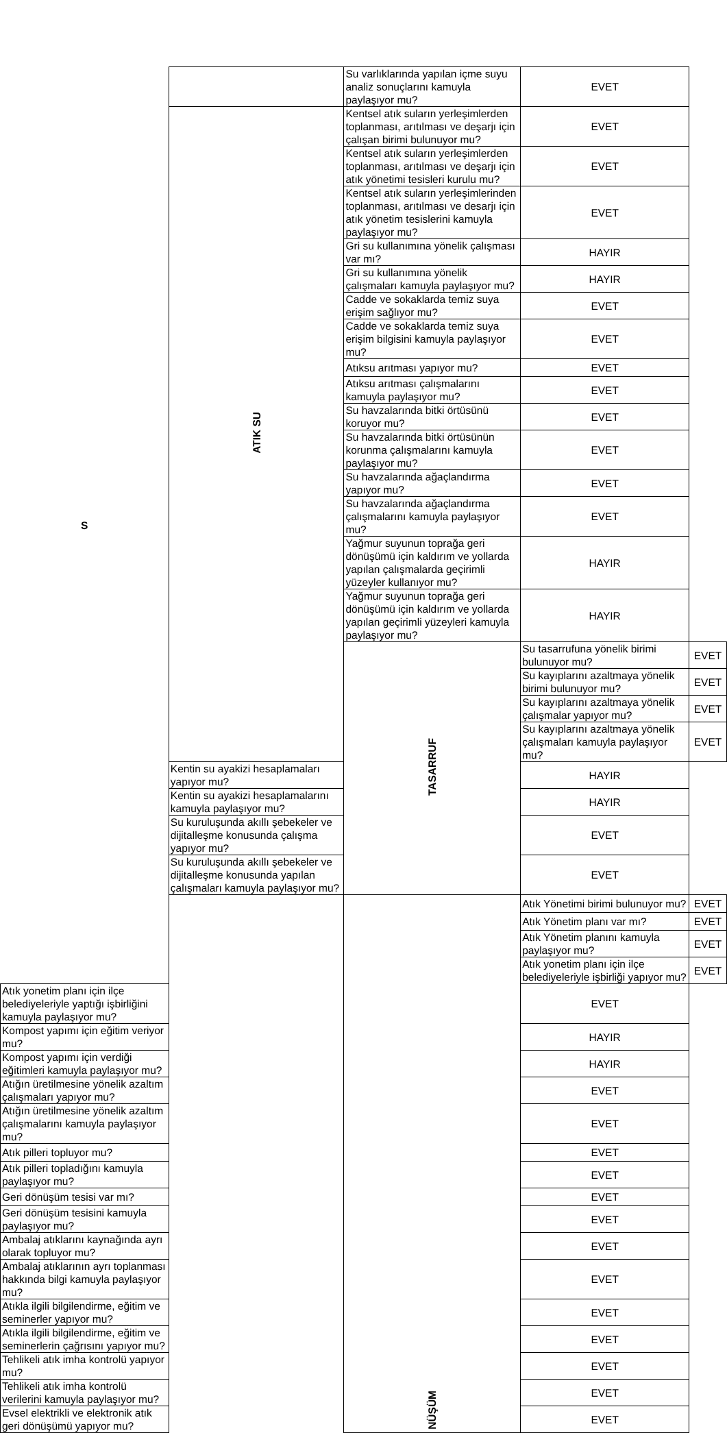| S | | Su varlıklarında yapılan içme suyu analiz sonuçlarını kamuyla paylaşıyor mu? | EVET | |
| | ATIK SU | Kentsel atık suların yerleşimlerden toplanması, arıtılması ve deşarjı için çalışan birimi bulunuyor mu? | EVET | |
| | | Kentsel atık suların yerleşimlerden toplanması, arıtılması ve deşarjı için atık yönetimi tesisleri kurulu mu? | EVET | |
| | | Kentsel atık suların yerleşimlerinden toplanması, arıtılması ve desarjı için atık yönetim tesislerini kamuyla paylaşıyor mu? | EVET | |
| | | Gri su kullanımına yönelik çalışması var mı? | HAYIR | |
| | | Gri su kullanımına yönelik çalışmaları kamuyla paylaşıyor mu? | HAYIR | |
| | | Cadde ve sokaklarda temiz suya erişim sağlıyor mu? | EVET | |
| | | Cadde ve sokaklarda temiz suya erişim bilgisini kamuyla paylaşıyor mu? | EVET | |
| | | Atıksu arıtması yapıyor mu? | EVET | |
| | | Atıksu arıtması çalışmalarını kamuyla paylaşıyor mu? | EVET | |
| | | Su havzalarında bitki örtüsünü koruyor mu? | EVET | |
| | | Su havzalarında bitki örtüsünün korunma çalışmalarını kamuyla paylaşıyor mu? | EVET | |
| | | Su havzalarında ağaçlandırma yapıyor mu? | EVET | |
| | | Su havzalarında ağaçlandırma çalışmalarını kamuyla paylaşıyor mu? | EVET | |
| | | Yağmur suyunun toprağa geri dönüşümü için kaldırım ve yollarda yapılan çalışmalarda geçirimli yüzeyler kullanıyor mu? | HAYIR | |
| | | Yağmur suyunun toprağa geri dönüşümü için kaldırım ve yollarda yapılan geçirimli yüzeyleri kamuyla paylaşıyor mu? | HAYIR | |
| | | TASARRUF | Su tasarrufuna yönelik birimi bulunuyor mu? | EVET |
| | | | Su kayıplarını azaltmaya yönelik birimi bulunuyor mu? | EVET |
| | | | Su kayıplarını azaltmaya yönelik çalışmalar yapıyor mu? | EVET |
| | | | Su kayıplarını azaltmaya yönelik çalışmaları kamuyla paylaşıyor mu? | EVET |
| | Kentin su ayakizi hesaplamaları yapıyor mu? | | HAYIR | |
| | Kentin su ayakizi hesaplamalarını kamuyla paylaşıyor mu? | | HAYIR | |
| | Su kuruluşunda akıllı şebekeler ve dijitalleşme konusunda çalışma yapıyor mu? | | EVET | |
| | Su kuruluşunda akıllı şebekeler ve dijitalleşme konusunda yapılan çalışmaları kamuyla paylaşıyor mu? | | EVET | |
| | | NÜŞÜM | Atık Yönetimi birimi bulunuyor mu? | EVET |
| | | | Atık Yönetim planı var mı? | EVET |
| | | | Atık Yönetim planını kamuyla paylaşıyor mu? | EVET |
| | | | Atık yonetim planı için ilçe belediyeleriyle işbirliği yapıyor mu? | EVET |
| Atık yonetim planı için ilçe belediyeleriyle yaptığı işbirliğini kamuyla paylaşıyor mu? | | | EVET | |
| Kompost yapımı için eğitim veriyor mu? | | | HAYIR | |
| Kompost yapımı için verdiği eğitimleri kamuyla paylaşıyor mu? | | | HAYIR | |
| Atığın üretilmesine yönelik azaltım çalışmaları yapıyor mu? | | | EVET | |
| Atığın üretilmesine yönelik azaltım çalışmalarını kamuyla paylaşıyor mu? | | | EVET | |
| Atık pilleri topluyor mu? | | | EVET | |
| Atık pilleri topladığını kamuyla paylaşıyor mu? | | | EVET | |
| Geri dönüşüm tesisi var mı? | | | EVET | |
| Geri dönüşüm tesisini kamuyla paylaşıyor mu? | | | EVET | |
| Ambalaj atıklarını kaynağında ayrı olarak topluyor mu? | | | EVET | |
| Ambalaj atıklarının ayrı toplanması hakkında bilgi kamuyla paylaşıyor mu? | | | EVET | |
| Atıkla ilgili bilgilendirme, eğitim ve seminerler yapıyor mu? | | | EVET | |
| Atıkla ilgili bilgilendirme, eğitim ve seminerlerin çağrısını yapıyor mu? | | | EVET | |
| Tehlikeli atık imha kontrolü yapıyor mu? | | | EVET | |
| Tehlikeli atık imha kontrolü verilerini kamuyla paylaşıyor mu? | | | EVET | |
| Evsel elektrikli ve elektronik atık geri dönüşümü yapıyor mu? | | | EVET | |